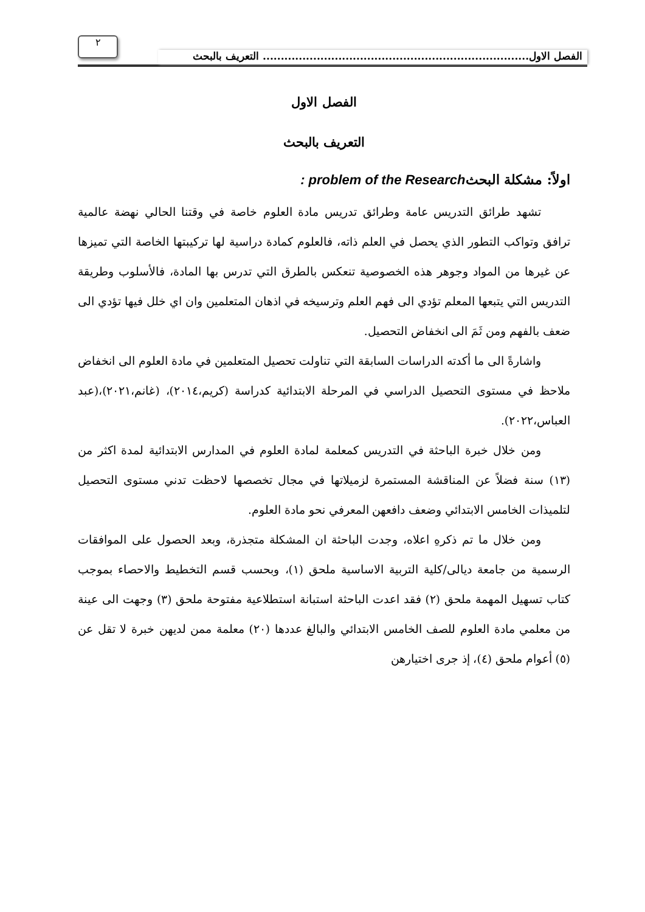الفصل الاول.......................................................................... التعريف بالبحث
٢
الفصل الاول
التعريف بالبحث
اولاً: مشكلة البحثproblem of the Research :
تشهد طرائق التدريس عامة وطرائق تدريس مادة العلوم خاصة في وقتنا الحالي نهضة عالمية ترافق وتواكب التطور الذي يحصل في العلم ذاته، فالعلوم كمادة دراسية لها تركيبتها الخاصة التي تميزها عن غيرها من المواد وجوهر هذه الخصوصية تنعكس بالطرق التي تدرس بها المادة، فالأسلوب وطريقة التدريس التي يتبعها المعلم تؤدي الى فهم العلم وترسيخه في اذهان المتعلمين وان اي خلل فيها تؤدي الى ضعف بالفهم ومن ثَمَ الى انخفاض التحصيل.
واشارةً الى ما أكدته الدراسات السابقة التي تناولت تحصيل المتعلمين في مادة العلوم الى انخفاض ملاحظ في مستوى التحصيل الدراسي في المرحلة الابتدائية كدراسة (كريم،٢٠١٤)، (غانم،٢٠٢١)،(عبد العباس،٢٠٢٢).
ومن خلال خبرة الباحثة في التدريس كمعلمة لمادة العلوم في المدارس الابتدائية لمدة اكثر من (١٣) سنة فضلاً عن المناقشة المستمرة لزميلاتها في مجال تخصصها لاحظت تدني مستوى التحصيل لتلميذات الخامس الابتدائي وضعف دافعهن المعرفي نحو مادة العلوم.
ومن خلال ما تم ذكرهِ اعلاه، وجدت الباحثة ان المشكلة متجذرة، وبعد الحصول على الموافقات الرسمية من جامعة ديالى/كلية التربية الاساسية ملحق (١)، وبحسب قسم التخطيط والاحصاء بموجب كتاب تسهيل المهمة ملحق (٢) فقد اعدت الباحثة استبانة استطلاعية مفتوحة ملحق (٣) وجهت الى عينة من معلمي مادة العلوم للصف الخامس الابتدائي والبالغ عددها (٢٠) معلمة ممن لديهن خبرة لا تقل عن (٥) أعوام ملحق (٤)، إذ جرى اختيارهن